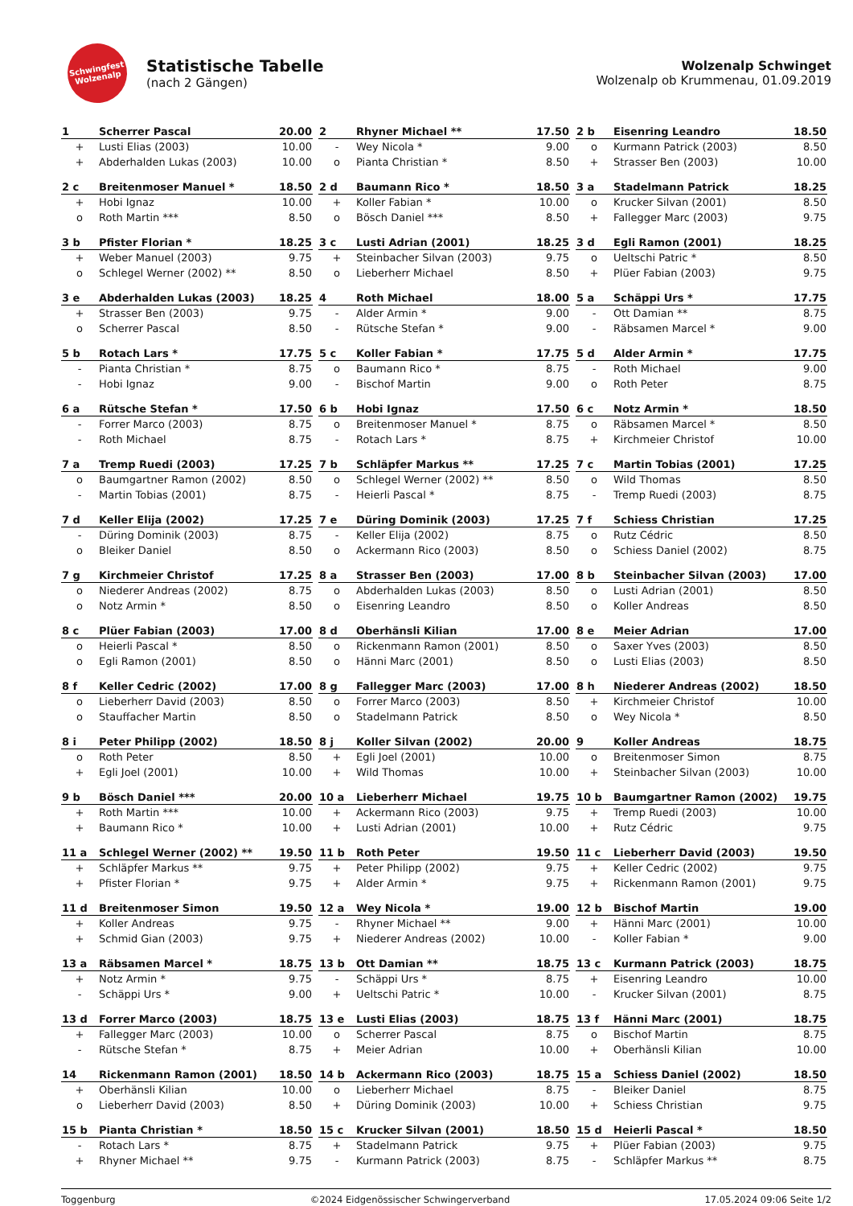Schwingfest
Wolzenalp
Statistische Tabelle
(nach 2 Gängen)
Wolzenalp Schwinget
Wolzenalp ob Krummenau, 01.09.2019
| 1 | Scherrer Pascal | 20.00 |
| --- | --- | --- |
| + | Lusti Elias (2003) | 10.00 |
| + | Abderhalden Lukas (2003) | 10.00 |
| 2 | Rhyner Michael ** | 17.50 |
| --- | --- | --- |
| - | Wey Nicola * | 9.00 |
| o | Pianta Christian * | 8.50 |
| 2 b | Eisenring Leandro | 18.50 |
| --- | --- | --- |
| o | Kurmann Patrick (2003) | 8.50 |
| + | Strasser Ben (2003) | 10.00 |
| 2 c | Breitenmoser Manuel * | 18.50 |
| --- | --- | --- |
| + | Hobi Ignaz | 10.00 |
| o | Roth Martin *** | 8.50 |
| 2 d | Baumann Rico * | 18.50 |
| --- | --- | --- |
| + | Koller Fabian * | 10.00 |
| o | Bösch Daniel *** | 8.50 |
| 3 a | Stadelmann Patrick | 18.25 |
| --- | --- | --- |
| o | Krucker Silvan (2001) | 8.50 |
| + | Fallegger Marc (2003) | 9.75 |
| 3 b | Pfister Florian * | 18.25 |
| --- | --- | --- |
| + | Weber Manuel (2003) | 9.75 |
| o | Schlegel Werner (2002) ** | 8.50 |
| 3 c | Lusti Adrian (2001) | 18.25 |
| --- | --- | --- |
| + | Steinbacher Silvan (2003) | 9.75 |
| o | Lieberherr Michael | 8.50 |
| 3 d | Egli Ramon (2001) | 18.25 |
| --- | --- | --- |
| o | Ueltschi Patric * | 8.50 |
| + | Plüer Fabian (2003) | 9.75 |
| 3 e | Abderhalden Lukas (2003) | 18.25 |
| --- | --- | --- |
| + | Strasser Ben (2003) | 9.75 |
| o | Scherrer Pascal | 8.50 |
| 4 | Roth Michael | 18.00 |
| --- | --- | --- |
| - | Alder Armin * | 9.00 |
| - | Rütsche Stefan * | 9.00 |
| 5 a | Schäppi Urs * | 17.75 |
| --- | --- | --- |
| - | Ott Damian ** | 8.75 |
| - | Räbsamen Marcel * | 9.00 |
| 5 b | Rotach Lars * | 17.75 |
| --- | --- | --- |
| - | Pianta Christian * | 8.75 |
| - | Hobi Ignaz | 9.00 |
| 5 c | Koller Fabian * | 17.75 |
| --- | --- | --- |
| o | Baumann Rico * | 8.75 |
| - | Bischof Martin | 9.00 |
| 5 d | Alder Armin * | 17.75 |
| --- | --- | --- |
| - | Roth Michael | 9.00 |
| o | Roth Peter | 8.75 |
| 6 a | Rütsche Stefan * | 17.50 |
| --- | --- | --- |
| - | Forrer Marco (2003) | 8.75 |
| - | Roth Michael | 8.75 |
| 6 b | Hobi Ignaz | 17.50 |
| --- | --- | --- |
| o | Breitenmoser Manuel * | 8.75 |
| - | Rotach Lars * | 8.75 |
| 6 c | Notz Armin * | 18.50 |
| --- | --- | --- |
| o | Räbsamen Marcel * | 8.50 |
| + | Kirchmeier Christof | 10.00 |
| 7 a | Tremp Ruedi (2003) | 17.25 |
| --- | --- | --- |
| o | Baumgartner Ramon (2002) | 8.50 |
| - | Martin Tobias (2001) | 8.75 |
| 7 b | Schläpfer Markus ** | 17.25 |
| --- | --- | --- |
| o | Schlegel Werner (2002) ** | 8.50 |
| - | Heierli Pascal * | 8.75 |
| 7 c | Martin Tobias (2001) | 17.25 |
| --- | --- | --- |
| o | Wild Thomas | 8.50 |
| - | Tremp Ruedi (2003) | 8.75 |
| 7 d | Keller Elija (2002) | 17.25 |
| --- | --- | --- |
| - | Düring Dominik (2003) | 8.75 |
| o | Bleiker Daniel | 8.50 |
| 7 e | Düring Dominik (2003) | 17.25 |
| --- | --- | --- |
| - | Keller Elija (2002) | 8.75 |
| o | Ackermann Rico (2003) | 8.50 |
| 7 f | Schiess Christian | 17.25 |
| --- | --- | --- |
| o | Rutz Cédric | 8.50 |
| o | Schiess Daniel (2002) | 8.75 |
| 7 g | Kirchmeier Christof | 17.25 |
| --- | --- | --- |
| o | Niederer Andreas (2002) | 8.75 |
| o | Notz Armin * | 8.50 |
| 8 a | Strasser Ben (2003) | 17.00 |
| --- | --- | --- |
| o | Abderhalden Lukas (2003) | 8.50 |
| o | Eisenring Leandro | 8.50 |
| 8 b | Steinbacher Silvan (2003) | 17.00 |
| --- | --- | --- |
| o | Lusti Adrian (2001) | 8.50 |
| o | Koller Andreas | 8.50 |
| 8 c | Plüer Fabian (2003) | 17.00 |
| --- | --- | --- |
| o | Heierli Pascal * | 8.50 |
| o | Egli Ramon (2001) | 8.50 |
| 8 d | Oberhänsli Kilian | 17.00 |
| --- | --- | --- |
| o | Rickenmann Ramon (2001) | 8.50 |
| o | Hänni Marc (2001) | 8.50 |
| 8 e | Meier Adrian | 17.00 |
| --- | --- | --- |
| o | Saxer Yves (2003) | 8.50 |
| o | Lusti Elias (2003) | 8.50 |
| 8 f | Keller Cedric (2002) | 17.00 |
| --- | --- | --- |
| o | Lieberherr David (2003) | 8.50 |
| o | Stauffacher Martin | 8.50 |
| 8 g | Fallegger Marc (2003) | 17.00 |
| --- | --- | --- |
| o | Forrer Marco (2003) | 8.50 |
| o | Stadelmann Patrick | 8.50 |
| 8 h | Niederer Andreas (2002) | 18.50 |
| --- | --- | --- |
| + | Kirchmeier Christof | 10.00 |
| o | Wey Nicola * | 8.50 |
| 8 i | Peter Philipp (2002) | 18.50 |
| --- | --- | --- |
| o | Roth Peter | 8.50 |
| + | Egli Joel (2001) | 10.00 |
| 8 j | Koller Silvan (2002) | 20.00 |
| --- | --- | --- |
| + | Egli Joel (2001) | 10.00 |
| + | Wild Thomas | 10.00 |
| 9 | Koller Andreas | 18.75 |
| --- | --- | --- |
| o | Breitenmoser Simon | 8.75 |
| + | Steinbacher Silvan (2003) | 10.00 |
| 9 b | Bösch Daniel *** | 20.00 |
| --- | --- | --- |
| + | Roth Martin *** | 10.00 |
| + | Baumann Rico * | 10.00 |
| 10 a | Lieberherr Michael | 19.75 |
| --- | --- | --- |
| + | Ackermann Rico (2003) | 9.75 |
| + | Lusti Adrian (2001) | 10.00 |
| 10 b | Baumgartner Ramon (2002) | 19.75 |
| --- | --- | --- |
| + | Tremp Ruedi (2003) | 10.00 |
| + | Rutz Cédric | 9.75 |
| 11 a | Schlegel Werner (2002) ** | 19.50 |
| --- | --- | --- |
| + | Schläpfer Markus ** | 9.75 |
| + | Pfister Florian * | 9.75 |
| 11 b | Roth Peter | 19.50 |
| --- | --- | --- |
| + | Peter Philipp (2002) | 9.75 |
| + | Alder Armin * | 9.75 |
| 11 c | Lieberherr David (2003) | 19.50 |
| --- | --- | --- |
| + | Keller Cedric (2002) | 9.75 |
| + | Rickenmann Ramon (2001) | 9.75 |
| 11 d | Breitenmoser Simon | 19.50 |
| --- | --- | --- |
| + | Koller Andreas | 9.75 |
| + | Schmid Gian (2003) | 9.75 |
| 12 a | Wey Nicola * | 19.00 |
| --- | --- | --- |
| - | Rhyner Michael ** | 9.00 |
| + | Niederer Andreas (2002) | 10.00 |
| 12 b | Bischof Martin | 19.00 |
| --- | --- | --- |
| + | Hänni Marc (2001) | 10.00 |
| - | Koller Fabian * | 9.00 |
| 13 a | Räbsamen Marcel * | 18.75 |
| --- | --- | --- |
| + | Notz Armin * | 9.75 |
| - | Schäppi Urs * | 9.00 |
| 13 b | Ott Damian ** | 18.75 |
| --- | --- | --- |
| - | Schäppi Urs * | 8.75 |
| + | Ueltschi Patric * | 10.00 |
| 13 c | Kurmann Patrick (2003) | 18.75 |
| --- | --- | --- |
| + | Eisenring Leandro | 10.00 |
| - | Krucker Silvan (2001) | 8.75 |
| 13 d | Forrer Marco (2003) | 18.75 |
| --- | --- | --- |
| + | Fallegger Marc (2003) | 10.00 |
| - | Rütsche Stefan * | 8.75 |
| 13 e | Lusti Elias (2003) | 18.75 |
| --- | --- | --- |
| o | Scherrer Pascal | 8.75 |
| + | Meier Adrian | 10.00 |
| 13 f | Hänni Marc (2001) | 18.75 |
| --- | --- | --- |
| o | Bischof Martin | 8.75 |
| + | Oberhänsli Kilian | 10.00 |
| 14 | Rickenmann Ramon (2001) | 18.50 |
| --- | --- | --- |
| + | Oberhänsli Kilian | 10.00 |
| o | Lieberherr David (2003) | 8.50 |
| 14 b | Ackermann Rico (2003) | 18.75 |
| --- | --- | --- |
| o | Lieberherr Michael | 8.75 |
| + | Düring Dominik (2003) | 10.00 |
| 15 a | Schiess Daniel (2002) | 18.50 |
| --- | --- | --- |
| - | Bleiker Daniel | 8.75 |
| + | Schiess Christian | 9.75 |
| 15 b | Pianta Christian * | 18.50 |
| --- | --- | --- |
| - | Rotach Lars * | 8.75 |
| + | Rhyner Michael ** | 9.75 |
| 15 c | Krucker Silvan (2001) | 18.50 |
| --- | --- | --- |
| + | Stadelmann Patrick | 9.75 |
| - | Kurmann Patrick (2003) | 8.75 |
| 15 d | Heierli Pascal * | 18.50 |
| --- | --- | --- |
| + | Plüer Fabian (2003) | 9.75 |
| - | Schläpfer Markus ** | 8.75 |
Toggenburg ©2024 Eidgenössischer Schwingerverband 17.05.2024 09:06 Seite 1/2